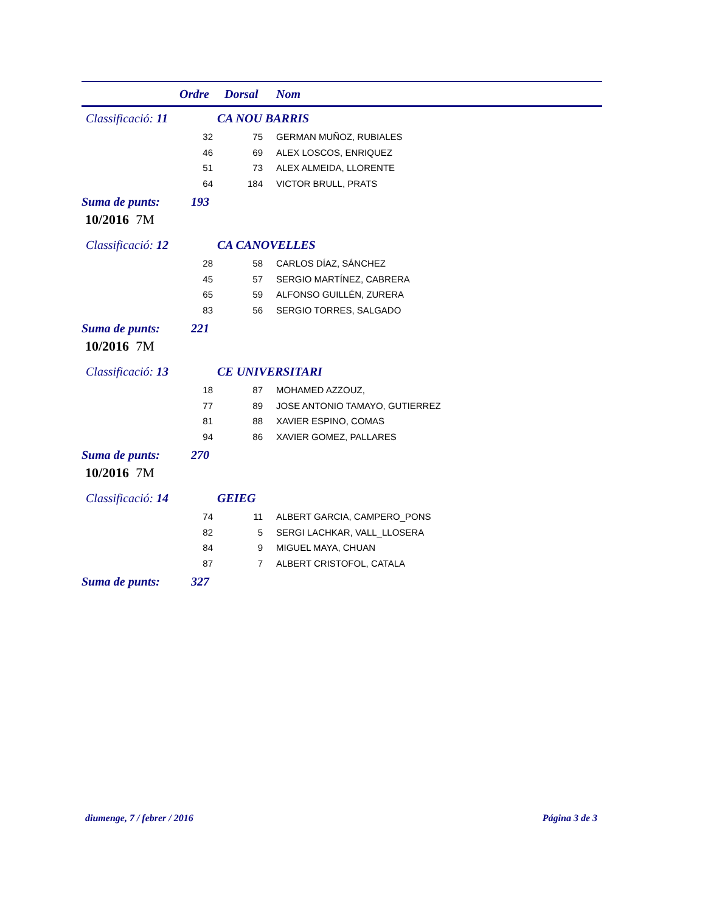Ordre Dorsal Nom
Classificació: 11 CA NOU BARRIS
| 32 | 75 | GERMAN MUÑOZ, RUBIALES |
| 46 | 69 | ALEX LOSCOS, ENRIQUEZ |
| 51 | 73 | ALEX ALMEIDA, LLORENTE |
| 64 | 184 | VICTOR BRULL, PRATS |
Suma de punts: 193
10/2016 7M
Classificació: 12 CA CANOVELLES
| 28 | 58 | CARLOS DÍAZ, SÁNCHEZ |
| 45 | 57 | SERGIO MARTÍNEZ, CABRERA |
| 65 | 59 | ALFONSO GUILLÉN, ZURERA |
| 83 | 56 | SERGIO TORRES, SALGADO |
Suma de punts: 221
10/2016 7M
Classificació: 13 CE UNIVERSITARI
| 18 | 87 | MOHAMED AZZOUZ, |
| 77 | 89 | JOSE ANTONIO TAMAYO, GUTIERREZ |
| 81 | 88 | XAVIER ESPINO, COMAS |
| 94 | 86 | XAVIER GOMEZ, PALLARES |
Suma de punts: 270
10/2016 7M
Classificació: 14 GEIEG
| 74 | 11 | ALBERT GARCIA, CAMPERO_PONS |
| 82 | 5 | SERGI LACHKAR, VALL_LLOSERA |
| 84 | 9 | MIGUEL MAYA, CHUAN |
| 87 | 7 | ALBERT CRISTOFOL, CATALA |
Suma de punts: 327
diumenge, 7 / febrer / 2016 Página 3 de 3